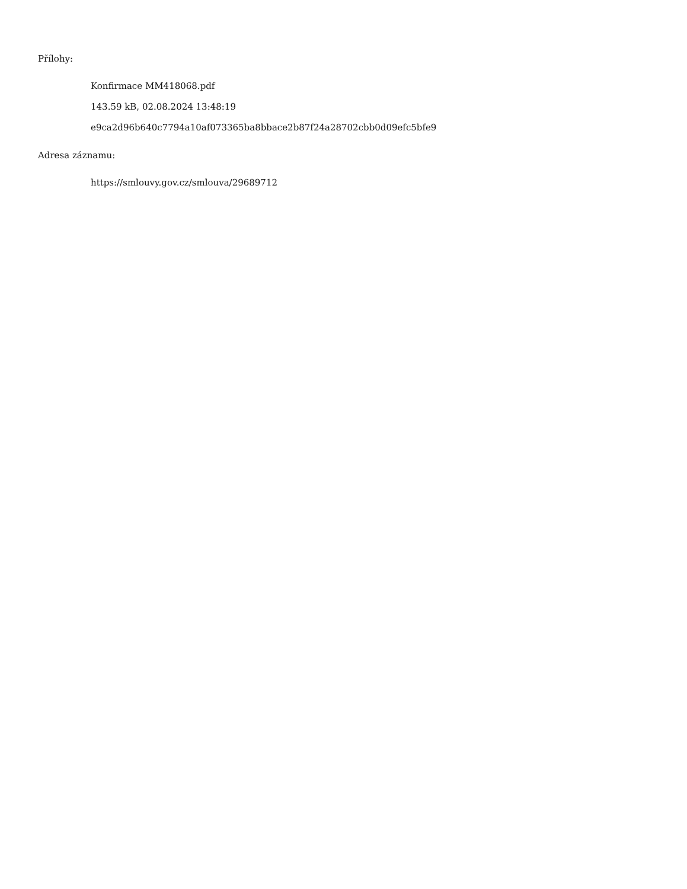Přílohy:
Konfirmace MM418068.pdf
143.59 kB, 02.08.2024 13:48:19
e9ca2d96b640c7794a10af073365ba8bbace2b87f24a28702cbb0d09efc5bfe9
Adresa záznamu:
https://smlouvy.gov.cz/smlouva/29689712